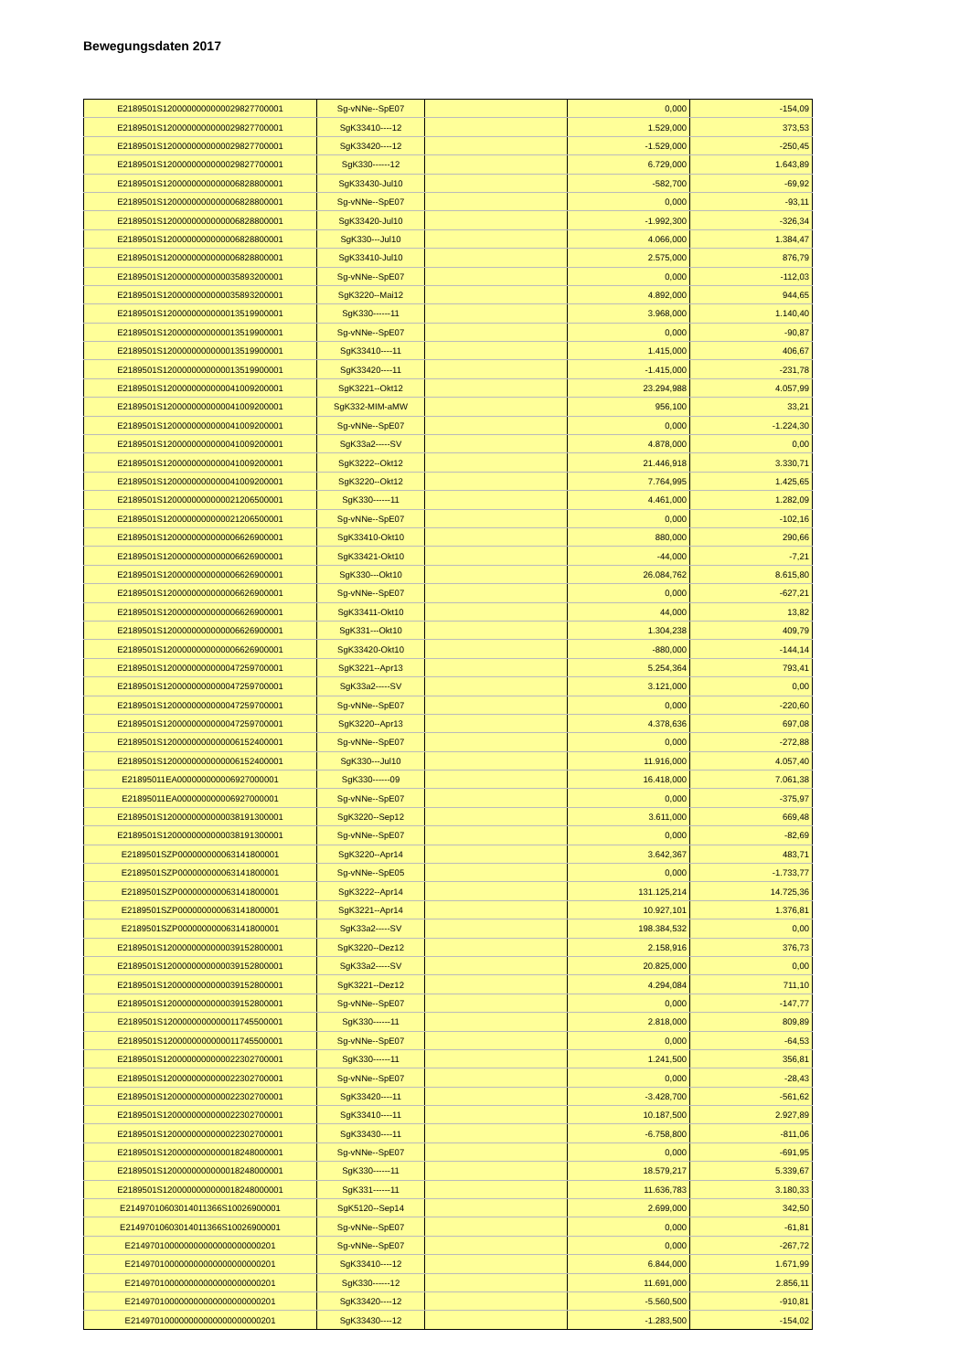Bewegungsdaten 2017
| E2189501S1200000000000029827700001 | Sg-vNNe--SpE07 | | 0,000 | -154,09 |
| E2189501S1200000000000029827700001 | SgK33410----12 | | 1.529,000 | 373,53 |
| E2189501S1200000000000029827700001 | SgK33420----12 | | -1.529,000 | -250,45 |
| E2189501S1200000000000029827700001 | SgK330------12 | | 6.729,000 | 1.643,89 |
| E2189501S1200000000000006828800001 | SgK33430-Jul10 | | -582,700 | -69,92 |
| E2189501S1200000000000006828800001 | Sg-vNNe--SpE07 | | 0,000 | -93,11 |
| E2189501S1200000000000006828800001 | SgK33420-Jul10 | | -1.992,300 | -326,34 |
| E2189501S1200000000000006828800001 | SgK330---Jul10 | | 4.066,000 | 1.384,47 |
| E2189501S1200000000000006828800001 | SgK33410-Jul10 | | 2.575,000 | 876,79 |
| E2189501S1200000000000035893200001 | Sg-vNNe--SpE07 | | 0,000 | -112,03 |
| E2189501S1200000000000035893200001 | SgK3220--Mai12 | | 4.892,000 | 944,65 |
| E2189501S1200000000000013519900001 | SgK330------11 | | 3.968,000 | 1.140,40 |
| E2189501S1200000000000013519900001 | Sg-vNNe--SpE07 | | 0,000 | -90,87 |
| E2189501S1200000000000013519900001 | SgK33410----11 | | 1.415,000 | 406,67 |
| E2189501S1200000000000013519900001 | SgK33420----11 | | -1.415,000 | -231,78 |
| E2189501S1200000000000041009200001 | SgK3221--Okt12 | | 23.294,988 | 4.057,99 |
| E2189501S1200000000000041009200001 | SgK332-MIM-aMW | | 956,100 | 33,21 |
| E2189501S1200000000000041009200001 | Sg-vNNe--SpE07 | | 0,000 | -1.224,30 |
| E2189501S1200000000000041009200001 | SgK33a2-----SV | | 4.878,000 | 0,00 |
| E2189501S1200000000000041009200001 | SgK3222--Okt12 | | 21.446,918 | 3.330,71 |
| E2189501S1200000000000041009200001 | SgK3220--Okt12 | | 7.764,995 | 1.425,65 |
| E2189501S1200000000000021206500001 | SgK330------11 | | 4.461,000 | 1.282,09 |
| E2189501S1200000000000021206500001 | Sg-vNNe--SpE07 | | 0,000 | -102,16 |
| E2189501S1200000000000006626900001 | SgK33410-Okt10 | | 880,000 | 290,66 |
| E2189501S1200000000000006626900001 | SgK33421-Okt10 | | -44,000 | -7,21 |
| E2189501S1200000000000006626900001 | SgK330---Okt10 | | 26.084,762 | 8.615,80 |
| E2189501S1200000000000006626900001 | Sg-vNNe--SpE07 | | 0,000 | -627,21 |
| E2189501S1200000000000006626900001 | SgK33411-Okt10 | | 44,000 | 13,82 |
| E2189501S1200000000000006626900001 | SgK331---Okt10 | | 1.304,238 | 409,79 |
| E2189501S1200000000000006626900001 | SgK33420-Okt10 | | -880,000 | -144,14 |
| E2189501S1200000000000047259700001 | SgK3221--Apr13 | | 5.254,364 | 793,41 |
| E2189501S1200000000000047259700001 | SgK33a2-----SV | | 3.121,000 | 0,00 |
| E2189501S1200000000000047259700001 | Sg-vNNe--SpE07 | | 0,000 | -220,60 |
| E2189501S1200000000000047259700001 | SgK3220--Apr13 | | 4.378,636 | 697,08 |
| E2189501S1200000000000006152400001 | Sg-vNNe--SpE07 | | 0,000 | -272,88 |
| E2189501S1200000000000006152400001 | SgK330---Jul10 | | 11.916,000 | 4.057,40 |
| E21895011EA000000000006927000001 | SgK330------09 | | 16.418,000 | 7.061,38 |
| E21895011EA000000000006927000001 | Sg-vNNe--SpE07 | | 0,000 | -375,97 |
| E2189501S1200000000000038191300001 | SgK3220--Sep12 | | 3.611,000 | 669,48 |
| E2189501S1200000000000038191300001 | Sg-vNNe--SpE07 | | 0,000 | -82,69 |
| E2189501SZP000000000063141800001 | SgK3220--Apr14 | | 3.642,367 | 483,71 |
| E2189501SZP000000000063141800001 | Sg-vNNe--SpE05 | | 0,000 | -1.733,77 |
| E2189501SZP000000000063141800001 | SgK3222--Apr14 | | 131.125,214 | 14.725,36 |
| E2189501SZP000000000063141800001 | SgK3221--Apr14 | | 10.927,101 | 1.376,81 |
| E2189501SZP000000000063141800001 | SgK33a2-----SV | | 198.384,532 | 0,00 |
| E2189501S1200000000000039152800001 | SgK3220--Dez12 | | 2.158,916 | 376,73 |
| E2189501S1200000000000039152800001 | SgK33a2-----SV | | 20.825,000 | 0,00 |
| E2189501S1200000000000039152800001 | SgK3221--Dez12 | | 4.294,084 | 711,10 |
| E2189501S1200000000000039152800001 | Sg-vNNe--SpE07 | | 0,000 | -147,77 |
| E2189501S1200000000000011745500001 | SgK330------11 | | 2.818,000 | 809,89 |
| E2189501S1200000000000011745500001 | Sg-vNNe--SpE07 | | 0,000 | -64,53 |
| E2189501S1200000000000022302700001 | SgK330------11 | | 1.241,500 | 356,81 |
| E2189501S1200000000000022302700001 | Sg-vNNe--SpE07 | | 0,000 | -28,43 |
| E2189501S1200000000000022302700001 | SgK33420----11 | | -3.428,700 | -561,62 |
| E2189501S1200000000000022302700001 | SgK33410----11 | | 10.187,500 | 2.927,89 |
| E2189501S1200000000000022302700001 | SgK33430----11 | | -6.758,800 | -811,06 |
| E2189501S1200000000000018248000001 | Sg-vNNe--SpE07 | | 0,000 | -691,95 |
| E2189501S1200000000000018248000001 | SgK330------11 | | 18.579,217 | 5.339,67 |
| E2189501S1200000000000018248000001 | SgK331------11 | | 11.636,783 | 3.180,33 |
| E21497010603014011366S10026900001 | SgK5120--Sep14 | | 2.699,000 | 342,50 |
| E21497010603014011366S10026900001 | Sg-vNNe--SpE07 | | 0,000 | -61,81 |
| E214970100000000000000000000201 | Sg-vNNe--SpE07 | | 0,000 | -267,72 |
| E214970100000000000000000000201 | SgK33410----12 | | 6.844,000 | 1.671,99 |
| E214970100000000000000000000201 | SgK330------12 | | 11.691,000 | 2.856,11 |
| E214970100000000000000000000201 | SgK33420----12 | | -5.560,500 | -910,81 |
| E214970100000000000000000000201 | SgK33430----12 | | -1.283,500 | -154,02 |